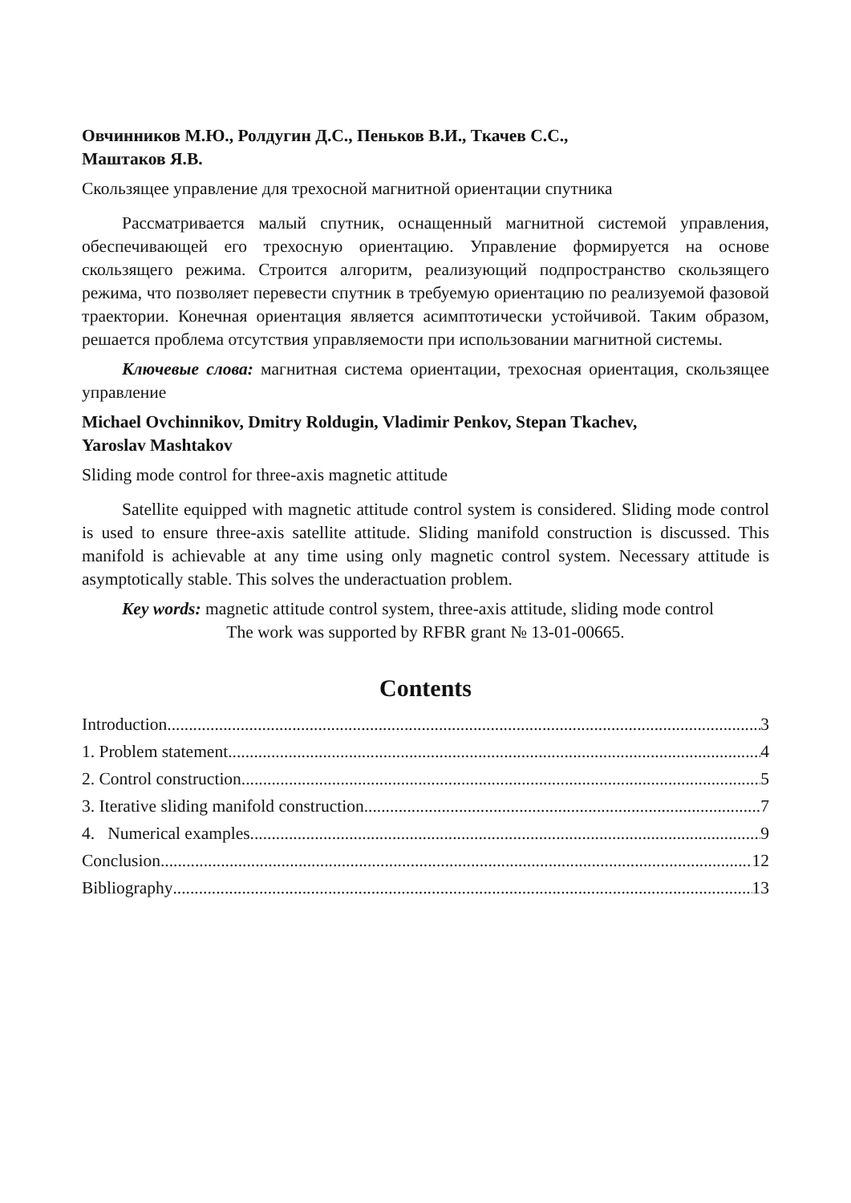Овчинников М.Ю., Ролдугин Д.С., Пеньков В.И., Ткачев С.С.,
Маштаков Я.В.
Скользящее управление для трехосной магнитной ориентации спутника
Рассматривается малый спутник, оснащенный магнитной системой управления, обеспечивающей его трехосную ориентацию. Управление формируется на основе скользящего режима. Строится алгоритм, реализующий подпространство скользящего режима, что позволяет перевести спутник в требуемую ориентацию по реализуемой фазовой траектории. Конечная ориентация является асимптотически устойчивой. Таким образом, решается проблема отсутствия управляемости при использовании магнитной системы.
Ключевые слова: магнитная система ориентации, трехосная ориентация, скользящее управление
Michael Ovchinnikov, Dmitry Roldugin, Vladimir Penkov, Stepan Tkachev,
Yaroslav Mashtakov
Sliding mode control for three-axis magnetic attitude
Satellite equipped with magnetic attitude control system is considered. Sliding mode control is used to ensure three-axis satellite attitude. Sliding manifold construction is discussed. This manifold is achievable at any time using only magnetic control system. Necessary attitude is asymptotically stable. This solves the underactuation problem.
Key words: magnetic attitude control system, three-axis attitude, sliding mode control
The work was supported by RFBR grant № 13-01-00665.
Contents
Introduction 3
1. Problem statement 4
2. Control construction 5
3. Iterative sliding manifold construction 7
4. Numerical examples 9
Conclusion 12
Bibliography 13